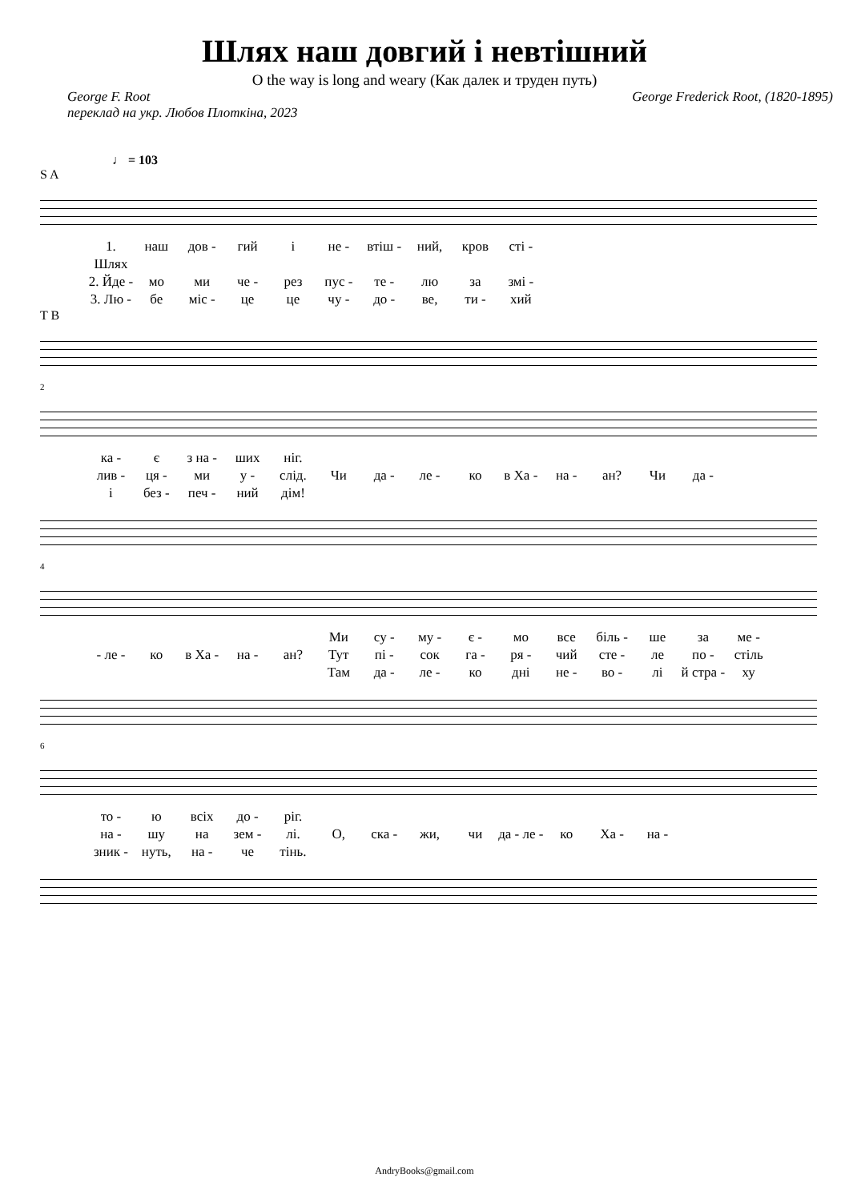Шлях наш довгий і невтішний
O the way is long and weary (Как далек и труден путь)
George F. Root
переклад на укр. Любов Плоткіна, 2023
George Frederick Root, (1820-1895)
♩ = 103
S A
1. Шлях наш дов - гий і не - втіш - ний, кров сті -
2. Йде - мо ми че - рез пус - те - лю за змі -
3. Лю - бе міс - це це чу - до - ве, ти - хий
T B
2
ка - є з на - ших ніг.
лив - ця - ми у - слід. Чи да - ле - ко в Ха - на - ан? Чи да -
і без - печ - ний дім!
4
Ми су - му - є - мо все біль - ше за ме -
- ле - ко в Ха - на - ан? Тут пі - сок га - ря - чий сте - ле по - стіль
Там да - ле - ко дні не - во - лі й стра - ху
6
то - ю всіх до - ріг.
на - шу на зем - лі. О, ска - жи, чи да - ле - ко Ха - на -
зник - нуть, на - че тінь.
AndryBooks@gmail.com